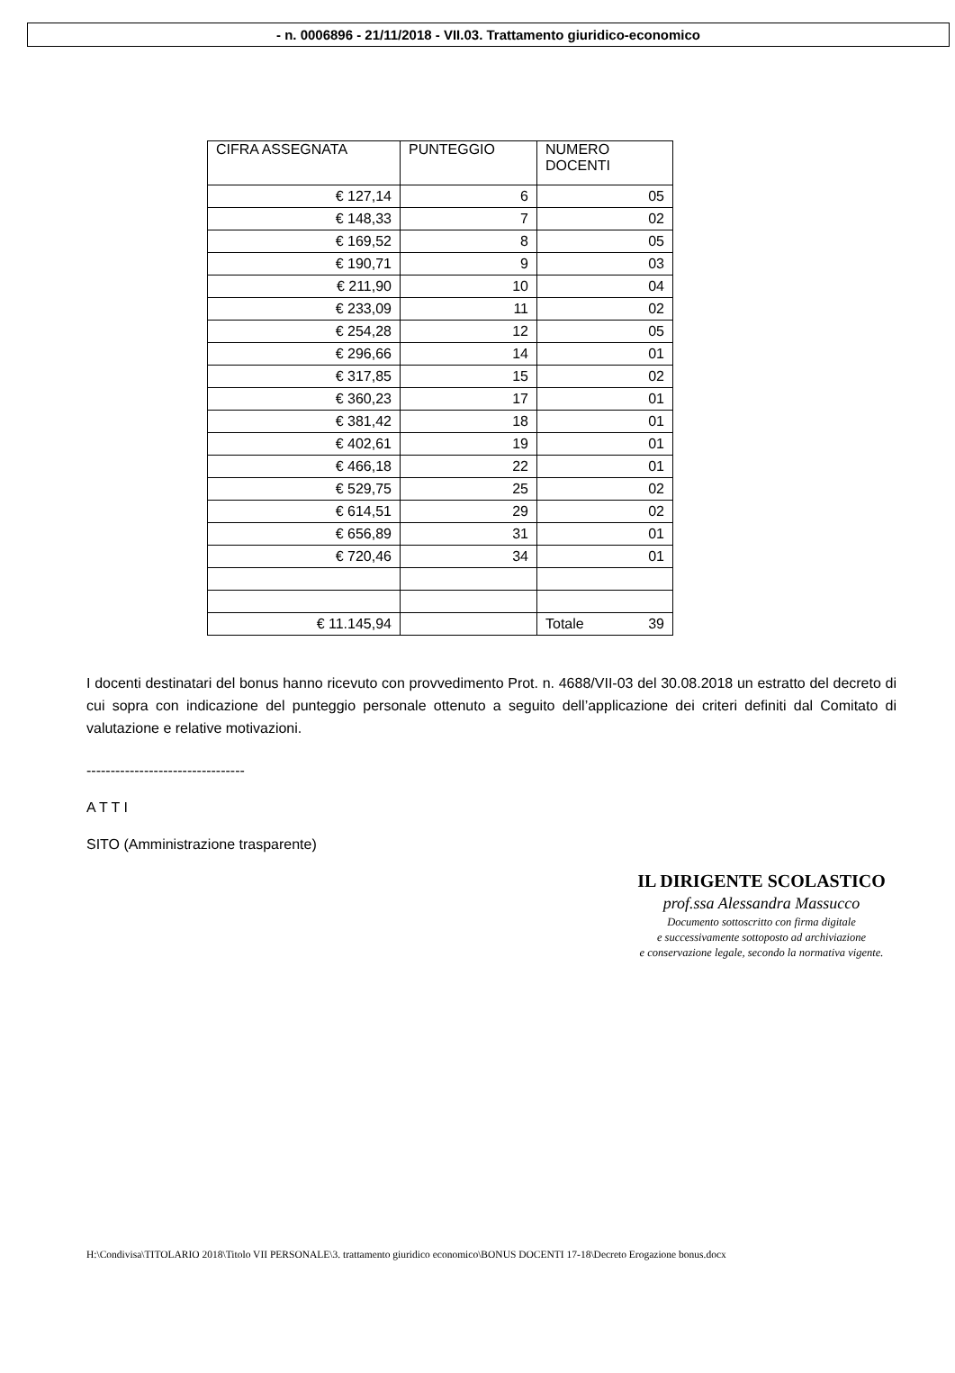- n. 0006896 - 21/11/2018 - VII.03. Trattamento giuridico-economico
| CIFRA ASSEGNATA | PUNTEGGIO | NUMERO DOCENTI |
| € 127,14 | 6 | 05 |
| € 148,33 | 7 | 02 |
| € 169,52 | 8 | 05 |
| € 190,71 | 9 | 03 |
| € 211,90 | 10 | 04 |
| € 233,09 | 11 | 02 |
| € 254,28 | 12 | 05 |
| € 296,66 | 14 | 01 |
| € 317,85 | 15 | 02 |
| € 360,23 | 17 | 01 |
| € 381,42 | 18 | 01 |
| € 402,61 | 19 | 01 |
| € 466,18 | 22 | 01 |
| € 529,75 | 25 | 02 |
| € 614,51 | 29 | 02 |
| € 656,89 | 31 | 01 |
| € 720,46 | 34 | 01 |
| € 11.145,94 | | Totale 39 |
I docenti destinatari del bonus hanno ricevuto con provvedimento Prot. n. 4688/VII-03 del 30.08.2018 un estratto del decreto di cui sopra con indicazione del punteggio personale ottenuto a seguito dell’applicazione dei criteri definiti dal Comitato di valutazione e relative motivazioni.
---------------------------------
A T T I
SITO (Amministrazione trasparente)
IL DIRIGENTE SCOLASTICO
prof.ssa Alessandra Massucco
Documento sottoscritto con firma digitale
e successivamente sottoposto ad archiviazione
e conservazione legale, secondo la normativa vigente.
H:\Condivisa\TITOLARIO 2018\Titolo VII PERSONALE\3. trattamento giuridico economico\BONUS DOCENTI 17-18\Decreto Erogazione bonus.docx